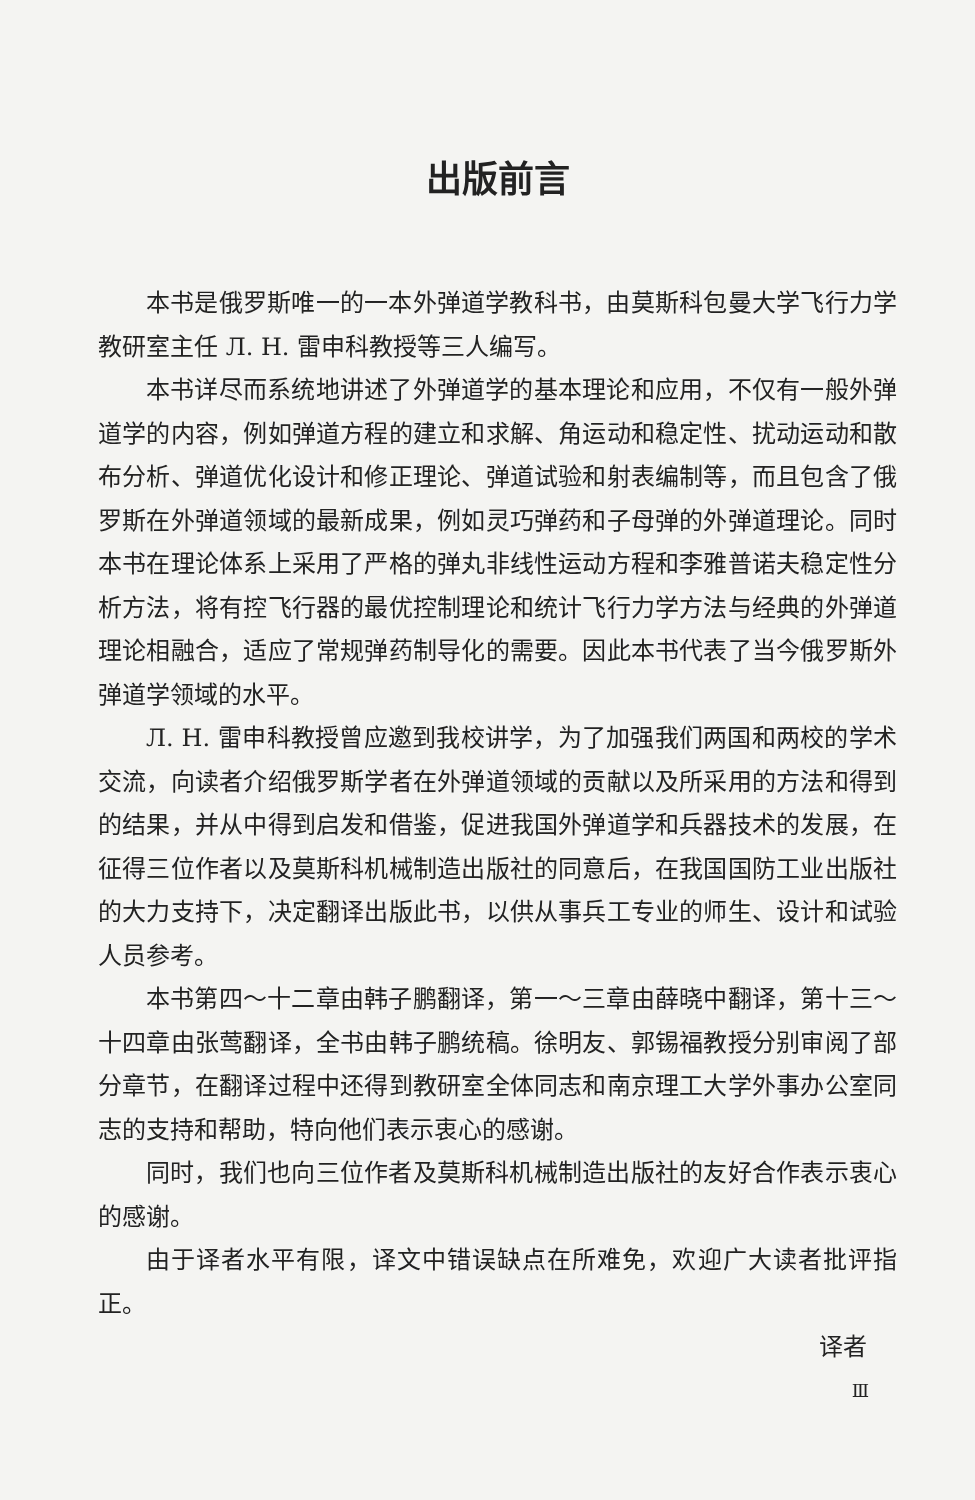出版前言
本书是俄罗斯唯一的一本外弹道学教科书，由莫斯科包曼大学飞行力学教研室主任 Л. Н. 雷申科教授等三人编写。
本书详尽而系统地讲述了外弹道学的基本理论和应用，不仅有一般外弹道学的内容，例如弹道方程的建立和求解、角运动和稳定性、扰动运动和散布分析、弹道优化设计和修正理论、弹道试验和射表编制等，而且包含了俄罗斯在外弹道领域的最新成果，例如灵巧弹药和子母弹的外弹道理论。同时本书在理论体系上采用了严格的弹丸非线性运动方程和李雅普诺夫稳定性分析方法，将有控飞行器的最优控制理论和统计飞行力学方法与经典的外弹道理论相融合，适应了常规弹药制导化的需要。因此本书代表了当今俄罗斯外弹道学领域的水平。
Л. Н. 雷申科教授曾应邀到我校讲学，为了加强我们两国和两校的学术交流，向读者介绍俄罗斯学者在外弹道领域的贡献以及所采用的方法和得到的结果，并从中得到启发和借鉴，促进我国外弹道学和兵器技术的发展，在征得三位作者以及莫斯科机械制造出版社的同意后，在我国国防工业出版社的大力支持下，决定翻译出版此书，以供从事兵工专业的师生、设计和试验人员参考。
本书第四～十二章由韩子鹏翻译，第一～三章由薛晓中翻译，第十三～十四章由张莺翻译，全书由韩子鹏统稿。徐明友、郭锡福教授分别审阅了部分章节，在翻译过程中还得到教研室全体同志和南京理工大学外事办公室同志的支持和帮助，特向他们表示衷心的感谢。
同时，我们也向三位作者及莫斯科机械制造出版社的友好合作表示衷心的感谢。
由于译者水平有限，译文中错误缺点在所难免，欢迎广大读者批评指正。
译者
Ⅲ